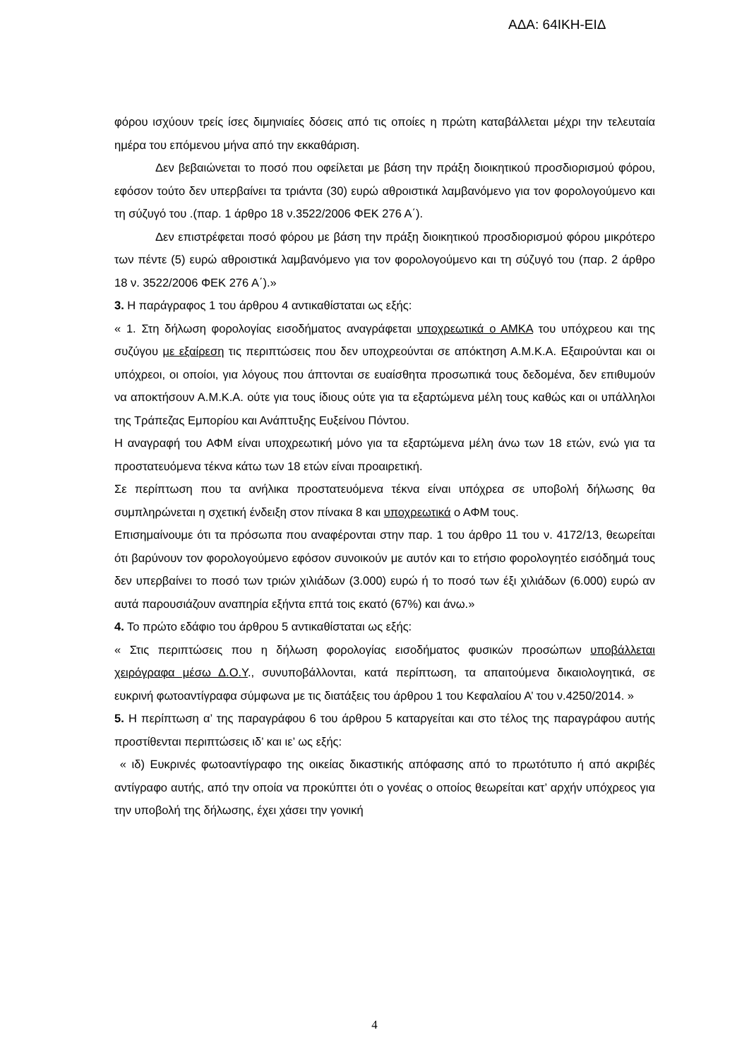ΑΔΑ: 64ΙΚΗ-ΕΙΔ
φόρου ισχύουν τρείς ίσες διμηνιαίες δόσεις από τις οποίες η πρώτη καταβάλλεται μέχρι την τελευταία ημέρα του επόμενου μήνα από την εκκαθάριση.
Δεν βεβαιώνεται το ποσό που οφείλεται με βάση την πράξη διοικητικού προσδιορισμού φόρου, εφόσον τούτο δεν υπερβαίνει τα τριάντα (30) ευρώ αθροιστικά λαμβανόμενο για τον φορολογούμενο και τη σύζυγό του .(παρ. 1 άρθρο 18 ν.3522/2006 ΦΕΚ 276 Α΄).
Δεν επιστρέφεται ποσό φόρου με βάση την πράξη διοικητικού προσδιορισμού φόρου μικρότερο των πέντε (5) ευρώ αθροιστικά λαμβανόμενο για τον φορολογούμενο και τη σύζυγό του (παρ. 2 άρθρο 18 ν. 3522/2006 ΦΕΚ 276 Α΄).»
3. Η παράγραφος 1 του άρθρου 4 αντικαθίσταται ως εξής:
« 1. Στη δήλωση φορολογίας εισοδήματος αναγράφεται υποχρεωτικά ο ΑΜΚΑ του υπόχρεου και της συζύγου με εξαίρεση τις περιπτώσεις που δεν υποχρεούνται σε απόκτηση Α.Μ.Κ.Α. Εξαιρούνται και οι υπόχρεοι, οι οποίοι, για λόγους που άπτονται σε ευαίσθητα προσωπικά τους δεδομένα, δεν επιθυμούν να αποκτήσουν Α.Μ.Κ.Α. ούτε για τους ίδιους ούτε για τα εξαρτώμενα μέλη τους καθώς και οι υπάλληλοι της Τράπεζας Εμπορίου και Ανάπτυξης Ευξείνου Πόντου.
Η αναγραφή του ΑΦΜ είναι υποχρεωτική μόνο για τα εξαρτώμενα μέλη άνω των 18 ετών, ενώ για τα προστατευόμενα τέκνα κάτω των 18 ετών είναι προαιρετική.
Σε περίπτωση που τα ανήλικα προστατευόμενα τέκνα είναι υπόχρεα σε υποβολή δήλωσης θα συμπληρώνεται η σχετική ένδειξη στον πίνακα 8 και υποχρεωτικά ο ΑΦΜ τους.
Επισημαίνουμε ότι τα πρόσωπα που αναφέρονται στην παρ. 1 του άρθρο 11 του ν. 4172/13, θεωρείται ότι βαρύνουν τον φορολογούμενο εφόσον συνοικούν με αυτόν και το ετήσιο φορολογητέο εισόδημά τους δεν υπερβαίνει το ποσό των τριών χιλιάδων (3.000) ευρώ ή το ποσό των έξι χιλιάδων (6.000) ευρώ αν αυτά παρουσιάζουν αναπηρία εξήντα επτά τοις εκατό (67%) και άνω.»
4. Το πρώτο εδάφιο του άρθρου 5 αντικαθίσταται ως εξής:
« Στις περιπτώσεις που η δήλωση φορολογίας εισοδήματος φυσικών προσώπων υποβάλλεται χειρόγραφα μέσω Δ.Ο.Υ., συνυποβάλλονται, κατά περίπτωση, τα απαιτούμενα δικαιολογητικά, σε ευκρινή φωτοαντίγραφα σύμφωνα με τις διατάξεις του άρθρου 1 του Κεφαλαίου Α’ του ν.4250/2014. »
5. Η περίπτωση α’ της παραγράφου 6 του άρθρου 5 καταργείται και στο τέλος της παραγράφου αυτής προστίθενται περιπτώσεις ιδ’ και ιε’ ως εξής:
« ιδ) Ευκρινές φωτοαντίγραφο της οικείας δικαστικής απόφασης από το πρωτότυπο ή από ακριβές αντίγραφο αυτής, από την οποία να προκύπτει ότι ο γονέας ο οποίος θεωρείται κατ’ αρχήν υπόχρεος για την υποβολή της δήλωσης, έχει χάσει την γονική
4